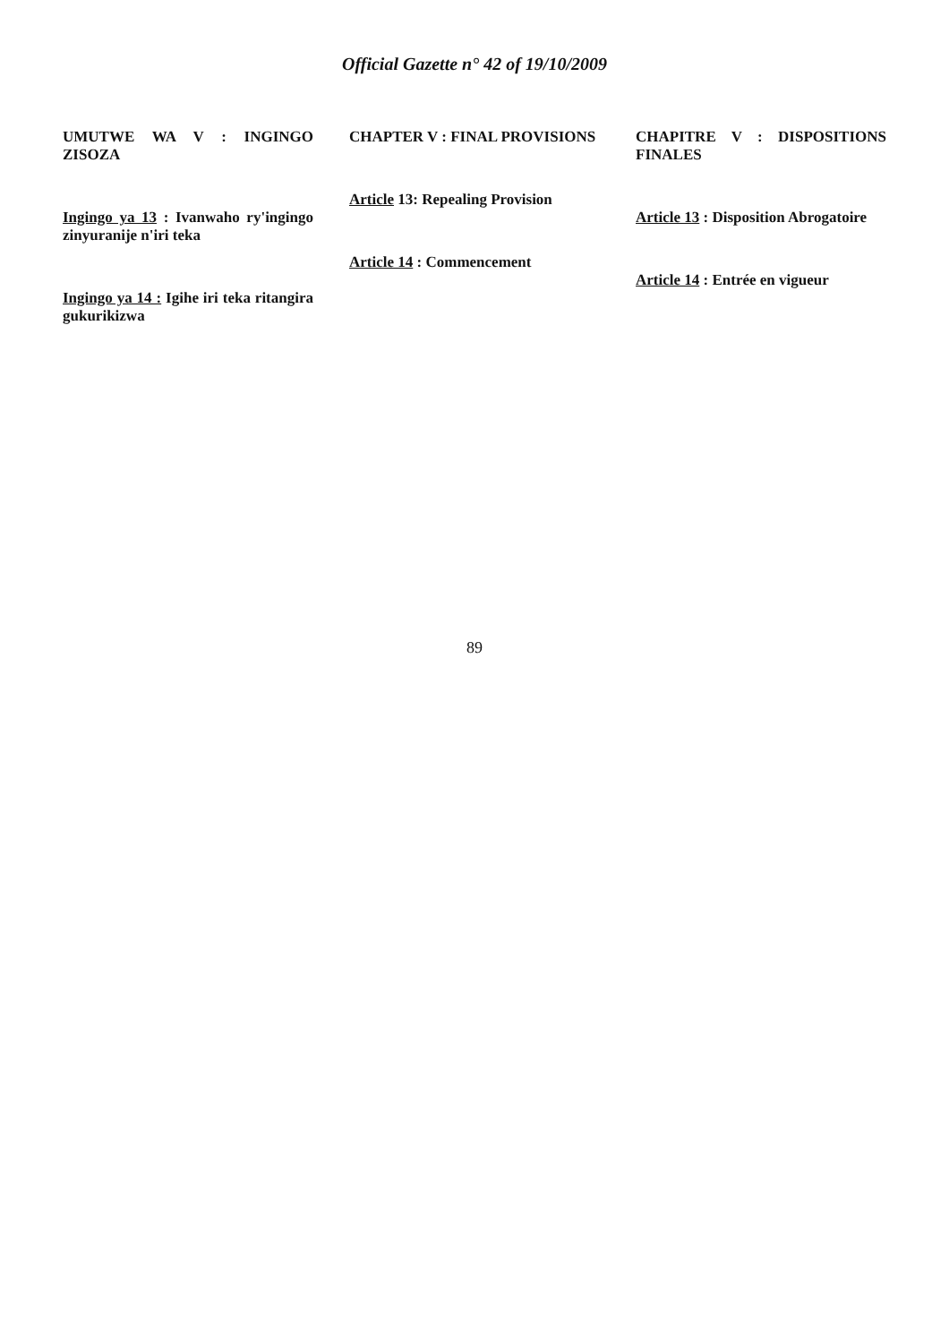Official Gazette n° 42 of 19/10/2009
UMUTWE WA V : INGINGO ZISOZA
Ingingo ya 13 : Ivanwaho ry'ingingo zinyuranije n'iri teka
Ingingo ya 14 : Igihe iri teka ritangira gukurikizwa
CHAPTER V : FINAL PROVISIONS
Article 13: Repealing Provision
Article 14 : Commencement
CHAPITRE V : DISPOSITIONS FINALES
Article 13 : Disposition Abrogatoire
Article 14 : Entrée en vigueur
89